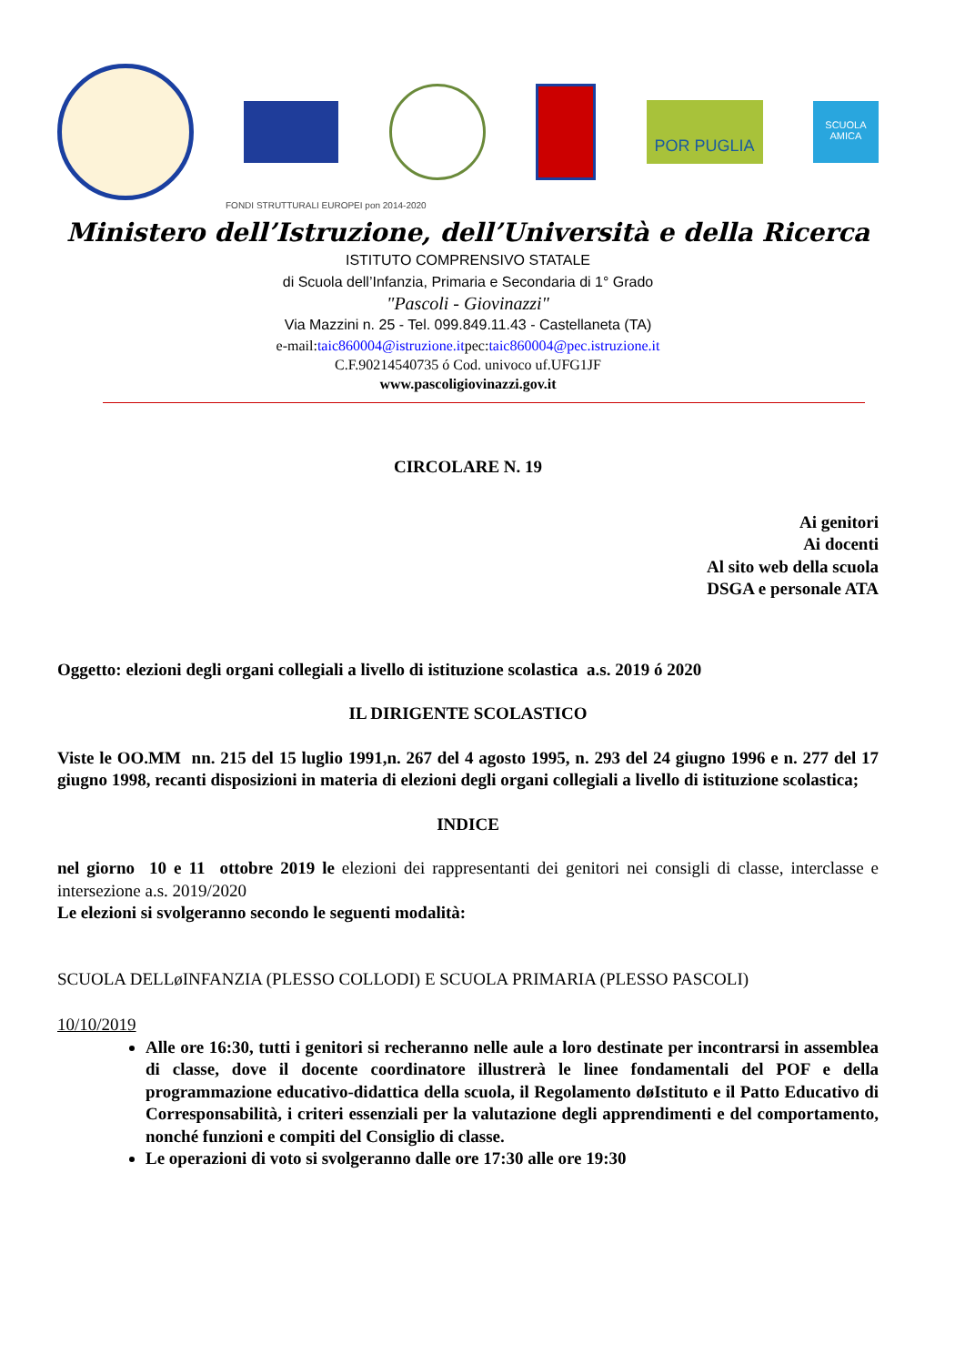POR PUGLIA
SCUOLA AMICA
FONDI STRUTTURALI EUROPEI pon 2014-2020
Ministero dell’Istruzione, dell’Università e della Ricerca
ISTITUTO COMPRENSIVO STATALE
di Scuola dell’Infanzia, Primaria e Secondaria di 1° Grado
"Pascoli - Giovinazzi"
Via Mazzini n. 25 - Tel. 099.849.11.43 - Castellaneta (TA)
e-mail:taic860004@istruzione.itpec:taic860004@pec.istruzione.it
C.F.90214540735 ó Cod. univoco uf.UFG1JF
www.pascoligiovinazzi.gov.it
CIRCOLARE N. 19
Ai genitori
Ai docenti
Al sito web della scuola
DSGA e personale ATA
Oggetto: elezioni degli organi collegiali a livello di istituzione scolastica a.s. 2019 ó 2020
IL DIRIGENTE SCOLASTICO
Viste le OO.MM nn. 215 del 15 luglio 1991,n. 267 del 4 agosto 1995, n. 293 del 24 giugno 1996 e n. 277 del 17 giugno 1998, recanti disposizioni in materia di elezioni degli organi collegiali a livello di istituzione scolastica;
INDICE
nel giorno 10 e 11 ottobre 2019 le elezioni dei rappresentanti dei genitori nei consigli di classe, interclasse e intersezione a.s. 2019/2020
Le elezioni si svolgeranno secondo le seguenti modalità:
SCUOLA DELLøINFANZIA (PLESSO COLLODI) E SCUOLA PRIMARIA (PLESSO PASCOLI)
10/10/2019
Alle ore 16:30, tutti i genitori si recheranno nelle aule a loro destinate per incontrarsi in assemblea di classe, dove il docente coordinatore illustrerà le linee fondamentali del POF e della programmazione educativo-didattica della scuola, il Regolamento døIstituto e il Patto Educativo di Corresponsabilità, i criteri essenziali per la valutazione degli apprendimenti e del comportamento, nonché funzioni e compiti del Consiglio di classe.
Le operazioni di voto si svolgeranno dalle ore 17:30 alle ore 19:30